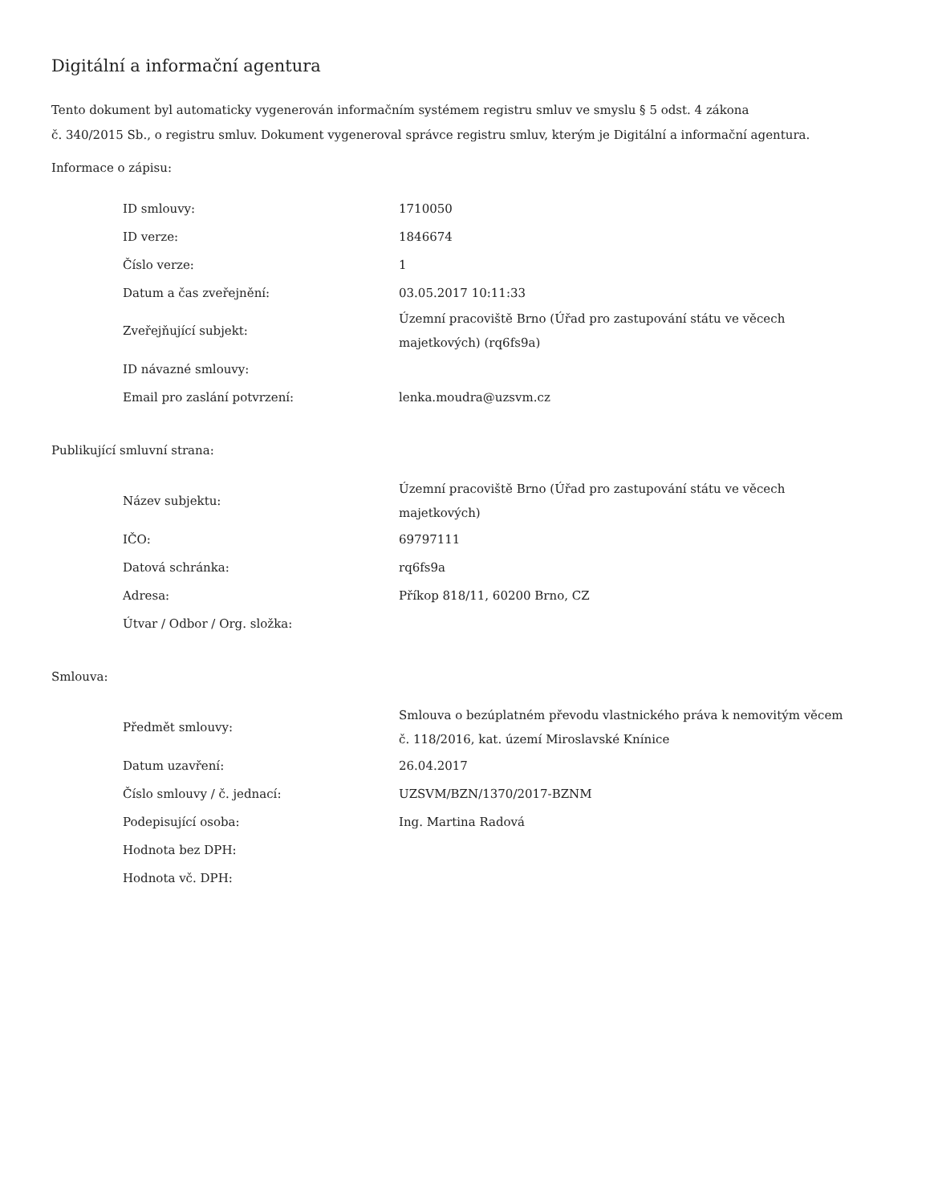Digitální a informační agentura
Tento dokument byl automaticky vygenerován informačním systémem registru smluv ve smyslu § 5 odst. 4 zákona
č. 340/2015 Sb., o registru smluv. Dokument vygeneroval správce registru smluv, kterým je Digitální a informační agentura.
Informace o zápisu:
| ID smlouvy: | 1710050 |
| ID verze: | 1846674 |
| Číslo verze: | 1 |
| Datum a čas zveřejnění: | 03.05.2017 10:11:33 |
| Zveřejňující subjekt: | Územní pracoviště Brno (Úřad pro zastupování státu ve věcech majetkových) (rq6fs9a) |
| ID návazné smlouvy: | |
| Email pro zaslání potvrzení: | lenka.moudra@uzsvm.cz |
Publikující smluvní strana:
| Název subjektu: | Územní pracoviště Brno (Úřad pro zastupování státu ve věcech majetkových) |
| IČO: | 69797111 |
| Datová schránka: | rq6fs9a |
| Adresa: | Příkop 818/11, 60200 Brno, CZ |
| Útvar / Odbor / Org. složka: | |
Smlouva:
| Předmět smlouvy: | Smlouva o bezúplatném převodu vlastnického práva k nemovitým věcem č. 118/2016, kat. území Miroslavské Knínice |
| Datum uzavření: | 26.04.2017 |
| Číslo smlouvy / č. jednací: | UZSVM/BZN/1370/2017-BZNM |
| Podepisující osoba: | Ing. Martina Radová |
| Hodnota bez DPH: | |
| Hodnota vč. DPH: | |